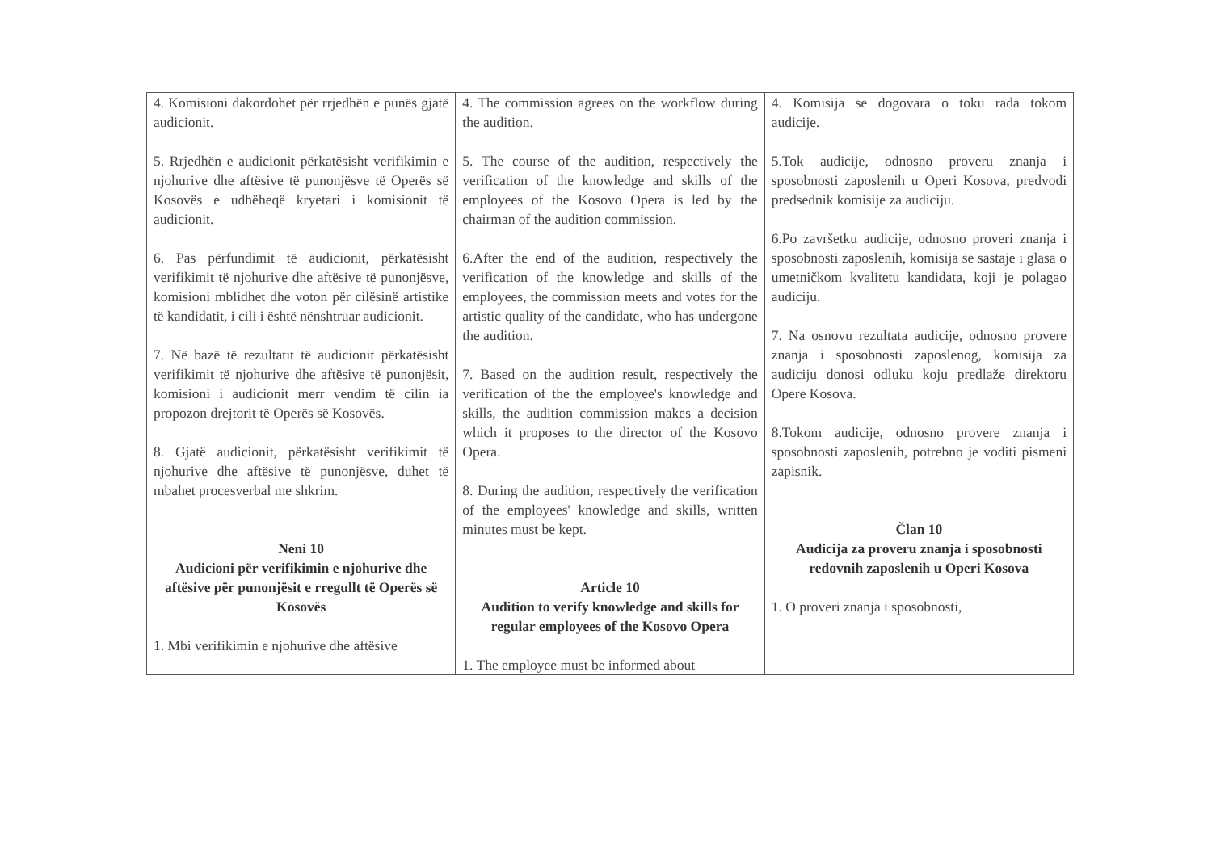| 4. Komisioni dakordohet për rrjedhën e punës gjatë audicionit. 5. Rrjedhën e audicionit përkatësisht verifikimin e njohurive dhe aftësive të punonjësve të Operës së Kosovës e udhëheqë kryetari i komisionit të audicionit. 6. Pas përfundimit të audicionit, përkatësisht verifikimit të njohurive dhe aftësive të punonjësve, komisioni mblidhet dhe voton për cilësinë artistike të kandidatit, i cili i është nënshtruar audicionit. 7. Në bazë të rezultatit të audicionit përkatësisht verifikimit të njohurive dhe aftësive të punonjësit, komisioni i audicionit merr vendim të cilin ia propozon drejtorit të Operës së Kosovës. 8. Gjatë audicionit, përkatësisht verifikimit të njohurive dhe aftësive të punonjësve, duhet të mbahet procesverbal me shkrim. Neni 10 Audicioni për verifikimin e njohurive dhe aftësive për punonjësit e rregullt të Operës së Kosovës 1. Mbi verifikimin e njohurive dhe aftësive | 4. The commission agrees on the workflow during the audition. 5. The course of the audition, respectively the verification of the knowledge and skills of the employees of the Kosovo Opera is led by the chairman of the audition commission. 6.After the end of the audition, respectively the verification of the knowledge and skills of the employees, the commission meets and votes for the artistic quality of the candidate, who has undergone the audition. 7. Based on the audition result, respectively the verification of the the employee's knowledge and skills, the audition commission makes a decision which it proposes to the director of the Kosovo Opera. 8. During the audition, respectively the verification of the employees' knowledge and skills, written minutes must be kept. Article 10 Audition to verify knowledge and skills for regular employees of the Kosovo Opera 1. The employee must be informed about | 4. Komisija se dogovara o toku rada tokom audicije. 5.Tok audicije, odnosno proveru znanja i sposobnosti zaposlenih u Operi Kosova, predvodi predsednik komisije za audiciju. 6.Po završetku audicije, odnosno proveri znanja i sposobnosti zaposlenih, komisija se sastaje i glasa o umetničkom kvalitetu kandidata, koji je polagao audiciju. 7. Na osnovu rezultata audicije, odnosno provere znanja i sposobnosti zaposlenog, komisija za audiciju donosi odluku koju predlaže direktoru Opere Kosova. 8.Tokom audicije, odnosno provere znanja i sposobnosti zaposlenih, potrebno je voditi pismeni zapisnik. Član 10 Audicija za proveru znanja i sposobnosti redovnih zaposlenih u Operi Kosova 1. O proveri znanja i sposobnosti, |